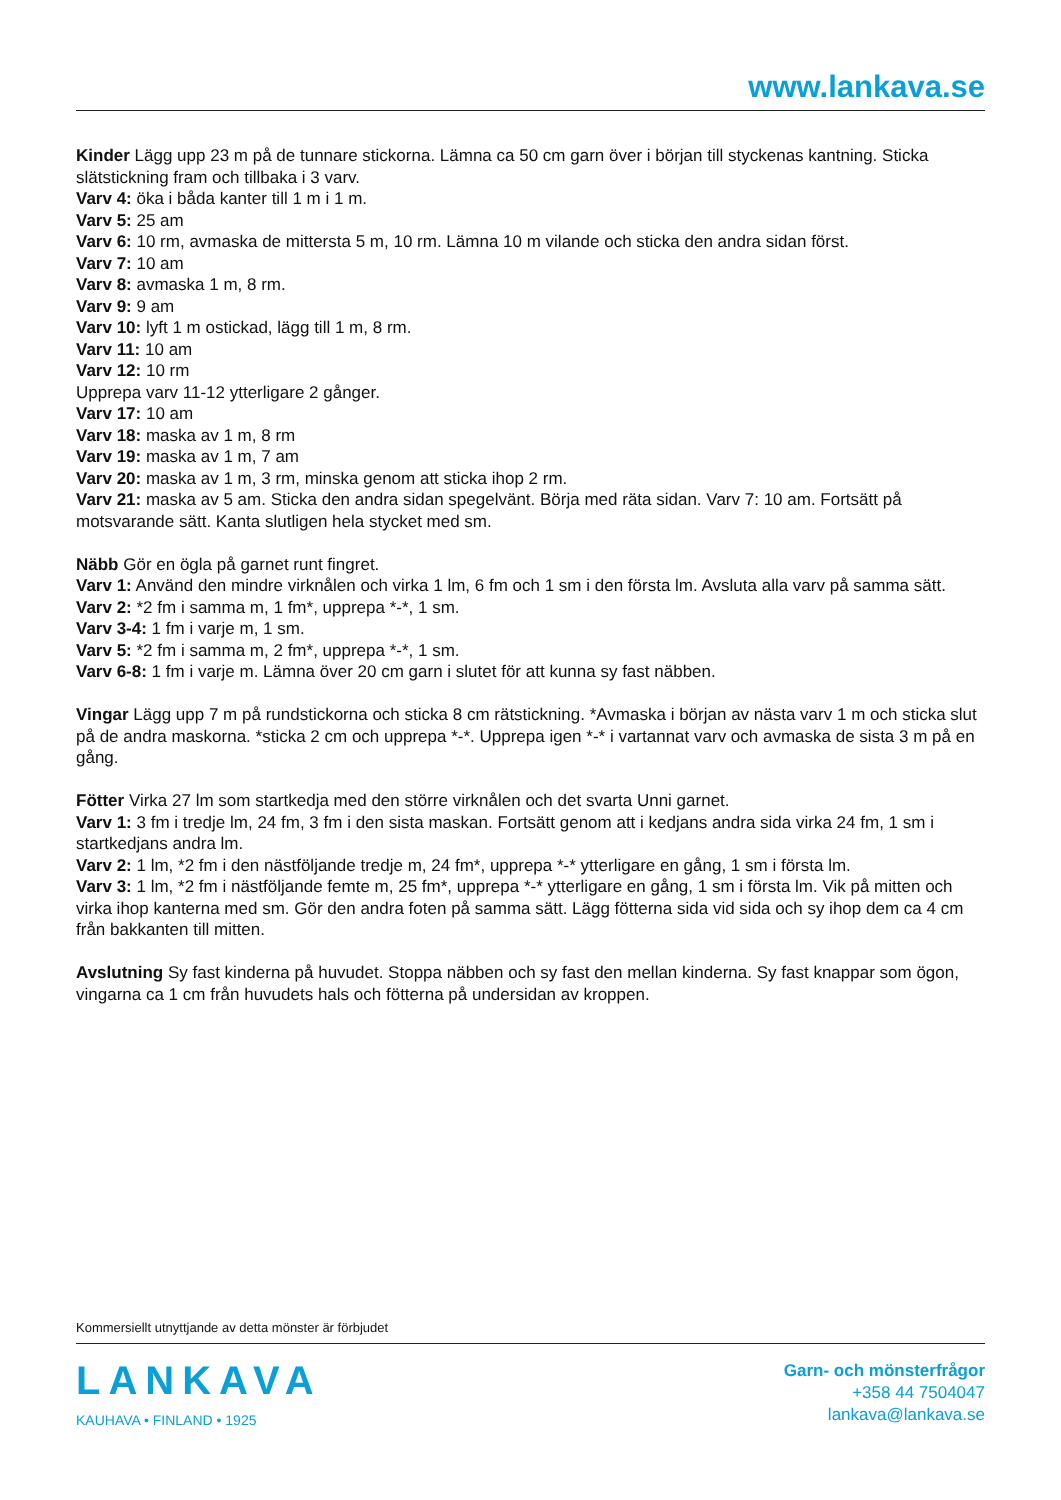www.lankava.se
Kinder Lägg upp 23 m på de tunnare stickorna. Lämna ca 50 cm garn över i början till styckenas kantning. Sticka slätstickning fram och tillbaka i 3 varv.
Varv 4: öka i båda kanter till 1 m i 1 m.
Varv 5: 25 am
Varv 6: 10 rm, avmaska de mittersta 5 m, 10 rm. Lämna 10 m vilande och sticka den andra sidan först.
Varv 7: 10 am
Varv 8: avmaska 1 m, 8 rm.
Varv 9: 9 am
Varv 10: lyft 1 m ostickad, lägg till 1 m, 8 rm.
Varv 11: 10 am
Varv 12: 10 rm
Upprepa varv 11-12 ytterligare 2 gånger.
Varv 17: 10 am
Varv 18: maska av 1 m, 8 rm
Varv 19: maska av 1 m, 7 am
Varv 20: maska av 1 m, 3 rm, minska genom att sticka ihop 2 rm.
Varv 21: maska av 5 am. Sticka den andra sidan spegelvänt. Börja med räta sidan. Varv 7: 10 am. Fortsätt på motsvarande sätt. Kanta slutligen hela stycket med sm.
Näbb Gör en ögla på garnet runt fingret.
Varv 1: Använd den mindre virknålen och virka 1 lm, 6 fm och 1 sm i den första lm. Avsluta alla varv på samma sätt.
Varv 2: *2 fm i samma m, 1 fm*, upprepa *-*, 1 sm.
Varv 3-4: 1 fm i varje m, 1 sm.
Varv 5: *2 fm i samma m, 2 fm*, upprepa *-*, 1 sm.
Varv 6-8: 1 fm i varje m. Lämna över 20 cm garn i slutet för att kunna sy fast näbben.
Vingar Lägg upp 7 m på rundstickorna och sticka 8 cm rätstickning. *Avmaska i början av nästa varv 1 m och sticka slut på de andra maskorna. *sticka 2 cm och upprepa *-*. Upprepa igen *-* i vartannat varv och avmaska de sista 3 m på en gång.
Fötter Virka 27 lm som startkedja med den större virknålen och det svarta Unni garnet.
Varv 1: 3 fm i tredje lm, 24 fm, 3 fm i den sista maskan. Fortsätt genom att i kedjans andra sida virka 24 fm, 1 sm i startkedjans andra lm.
Varv 2: 1 lm, *2 fm i den nästföljande tredje m, 24 fm*, upprepa *-* ytterligare en gång, 1 sm i första lm.
Varv 3: 1 lm, *2 fm i nästföljande femte m, 25 fm*, upprepa *-* ytterligare en gång, 1 sm i första lm. Vik på mitten och virka ihop kanterna med sm. Gör den andra foten på samma sätt. Lägg fötterna sida vid sida och sy ihop dem ca 4 cm från bakkanten till mitten.
Avslutning Sy fast kinderna på huvudet. Stoppa näbben och sy fast den mellan kinderna. Sy fast knappar som ögon, vingarna ca 1 cm från huvudets hals och fötterna på undersidan av kroppen.
Kommersiellt utnyttjande av detta mönster är förbjudet
LANKAVA
KAUHAVA • FINLAND • 1925
Garn- och mönsterfrågor
+358 44 7504047
lankava@lankava.se